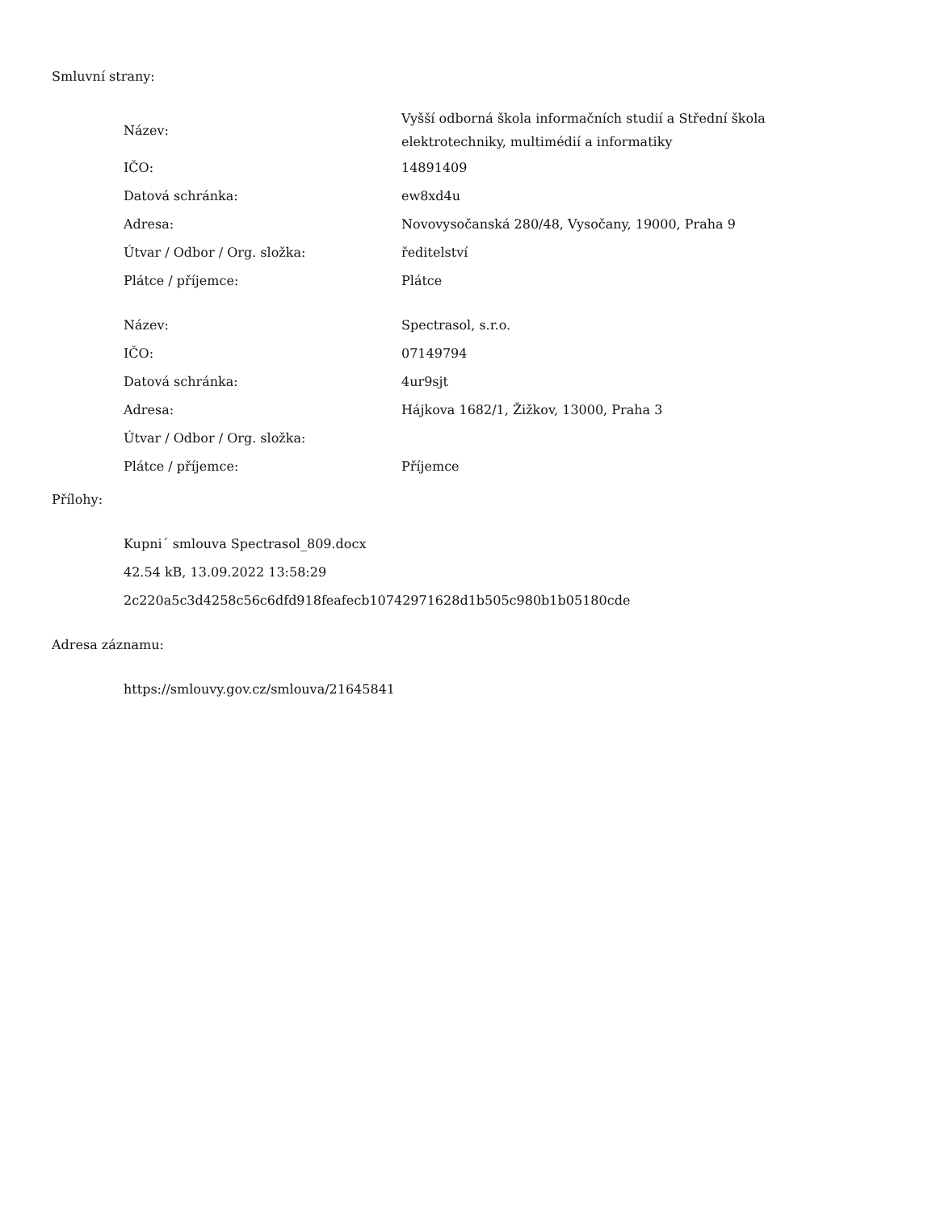Smluvní strany:
| Název: | Vyšší odborná škola informačních studií a Střední škola elektrotechniky, multimédií a informatiky |
| IČO: | 14891409 |
| Datová schránka: | ew8xd4u |
| Adresa: | Novovysočanská 280/48, Vysočany, 19000, Praha 9 |
| Útvar / Odbor / Org. složka: | ředitelství |
| Plátce / příjemce: | Plátce |
| Název: | Spectrasol, s.r.o. |
| IČO: | 07149794 |
| Datová schránka: | 4ur9sjt |
| Adresa: | Hájkova 1682/1, Žižkov, 13000, Praha 3 |
| Útvar / Odbor / Org. složka: | |
| Plátce / příjemce: | Příjemce |
Přílohy:
Kupni´ smlouva Spectrasol_809.docx
42.54 kB, 13.09.2022 13:58:29
2c220a5c3d4258c56c6dfd918feafecb10742971628d1b505c980b1b05180cde
Adresa záznamu:
https://smlouvy.gov.cz/smlouva/21645841